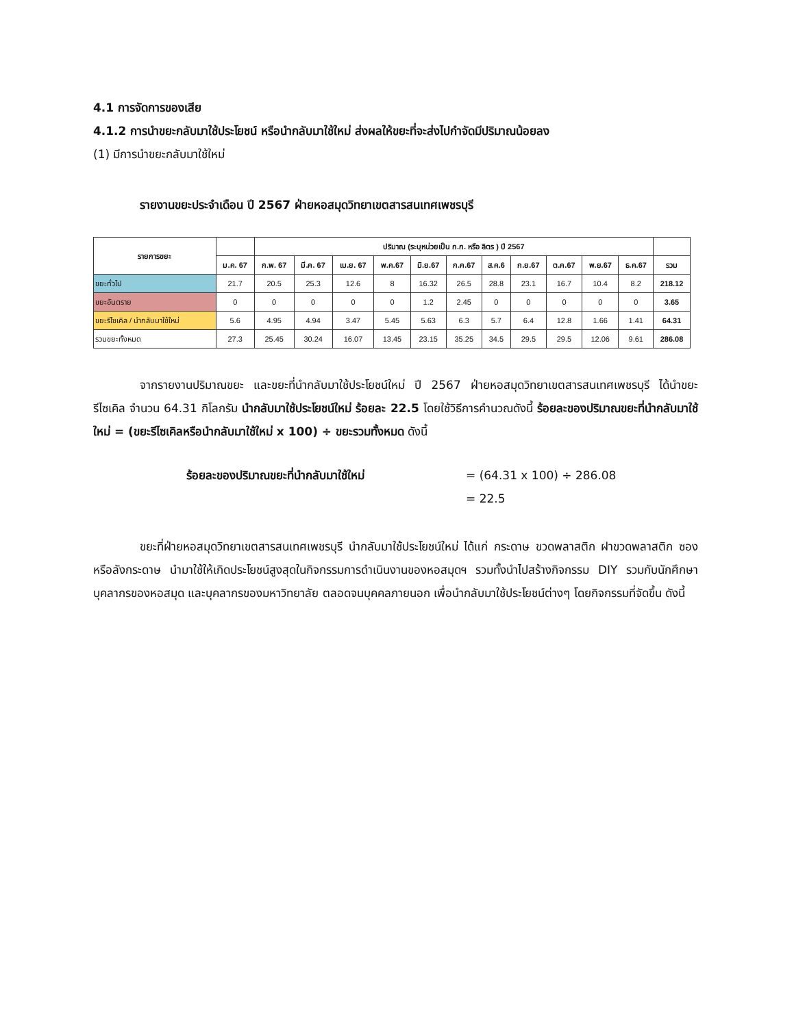4.1 การจัดการของเสีย
4.1.2 การนำขยะกลับมาใช้ประโยชน์ หรือนำกลับมาใช้ใหม่ ส่งผลให้ขยะที่จะส่งไปกำจัดมีปริมาณน้อยลง
(1) มีการนำขยะกลับมาใช้ใหม่
รายงานขยะประจำเดือน ปี 2567 ฝ่ายหอสมุดวิทยาเขตสารสนเทศเพชรบุรี
| รายการขยะ | | ปริมาณ (ระบุหน่วยเป็น ก.ก. หรือ ลิตร ) ปี 2567 | | | | | | | | | | | |
| --- | --- | --- | --- | --- | --- | --- | --- | --- | --- | --- | --- | --- | --- |
| | ม.ค. 67 | ก.พ. 67 | มี.ค. 67 | เม.ย. 67 | พ.ค.67 | มิ.ย.67 | ก.ค.67 | ส.ค.6 | ก.ย.67 | ต.ค.67 | พ.ย.67 | ธ.ค.67 | รวม |
| ขยะทั่วไป | 21.7 | 20.5 | 25.3 | 12.6 | 8 | 16.32 | 26.5 | 28.8 | 23.1 | 16.7 | 10.4 | 8.2 | 218.12 |
| ขยะอันตราย | 0 | 0 | 0 | 0 | 0 | 1.2 | 2.45 | 0 | 0 | 0 | 0 | 0 | 3.65 |
| ขยะรีไซเคิล / นำกลับมาใช้ใหม่ | 5.6 | 4.95 | 4.94 | 3.47 | 5.45 | 5.63 | 6.3 | 5.7 | 6.4 | 12.8 | 1.66 | 1.41 | 64.31 |
| รวมขยะทั้งหมด | 27.3 | 25.45 | 30.24 | 16.07 | 13.45 | 23.15 | 35.25 | 34.5 | 29.5 | 29.5 | 12.06 | 9.61 | 286.08 |
    จากรายงานปริมาณขยะ และขยะที่นำกลับมาใช้ประโยชน์ใหม่ ปี 2567 ฝ่ายหอสมุดวิทยาเขตสารสนเทศเพชรบุรี ได้นำขยะรีไซเคิล จำนวน 64.31 กิโลกรัม นำกลับมาใช้ประโยชน์ใหม่ ร้อยละ 22.5 โดยใช้วิธีการคำนวณดังนี้ ร้อยละของปริมาณขยะที่นำกลับมาใช้ใหม่ = (ขยะรีไซเคิลหรือนำกลับมาใช้ใหม่ x 100) ÷ ขยะรวมทั้งหมด ดังนี้
ร้อยละของปริมาณขยะที่นำกลับมาใช้ใหม่ = (64.31 x 100) ÷ 286.08
= 22.5
    ขยะที่ฝ่ายหอสมุดวิทยาเขตสารสนเทศเพชรบุรี นำกลับมาใช้ประโยชน์ใหม่ ได้แก่ กระดาษ ขวดพลาสติก ฝาขวดพลาสติก ซองหรือลังกระดาษ นำมาใช้ให้เกิดประโยชน์สูงสุดในกิจกรรมการดำเนินงานของหอสมุดฯ รวมทั้งนำไปสร้างกิจกรรม DIY รวมกับนักศึกษา บุคลากรของหอสมุด และบุคลากรของมหาวิทยาลัย ตลอดจนบุคคลภายนอก เพื่อนำกลับมาใช้ประโยชน์ต่างๆ โดยกิจกรรมที่จัดขึ้น ดังนี้